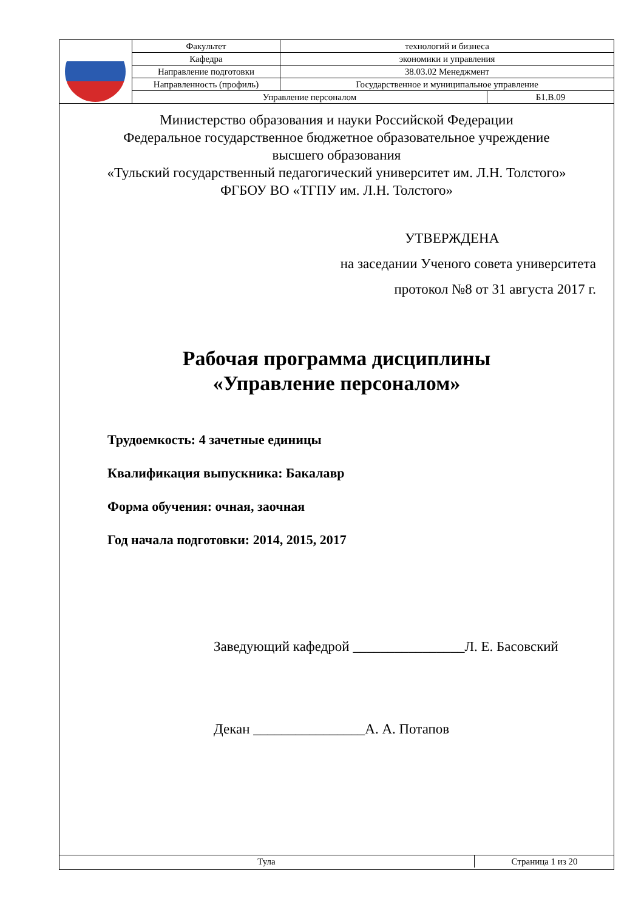| | Факультет | технологий и бизнеса | |
| | Кафедра | экономики и управления | |
| | Направление подготовки | 38.03.02 Менеджмент | |
| | Направленность (профиль) | Государственное и муниципальное управление | |
| | Управление персоналом | | Б1.В.09 |
Министерство образования и науки Российской Федерации
Федеральное государственное бюджетное образовательное учреждение
высшего образования
«Тульский государственный педагогический университет им. Л.Н. Толстого»
ФГБОУ ВО «ТГПУ им. Л.Н. Толстого»
УТВЕРЖДЕНА
на заседании Ученого совета университета
протокол №8 от 31 августа 2017 г.
Рабочая программа дисциплины
«Управление персоналом»
Трудоемкость: 4 зачетные единицы
Квалификация выпускника: Бакалавр
Форма обучения: очная, заочная
Год начала подготовки: 2014, 2015, 2017
Заведующий кафедрой ________________Л. Е. Басовский
Декан ________________А. А. Потапов
| Тула | Страница 1 из 20 |